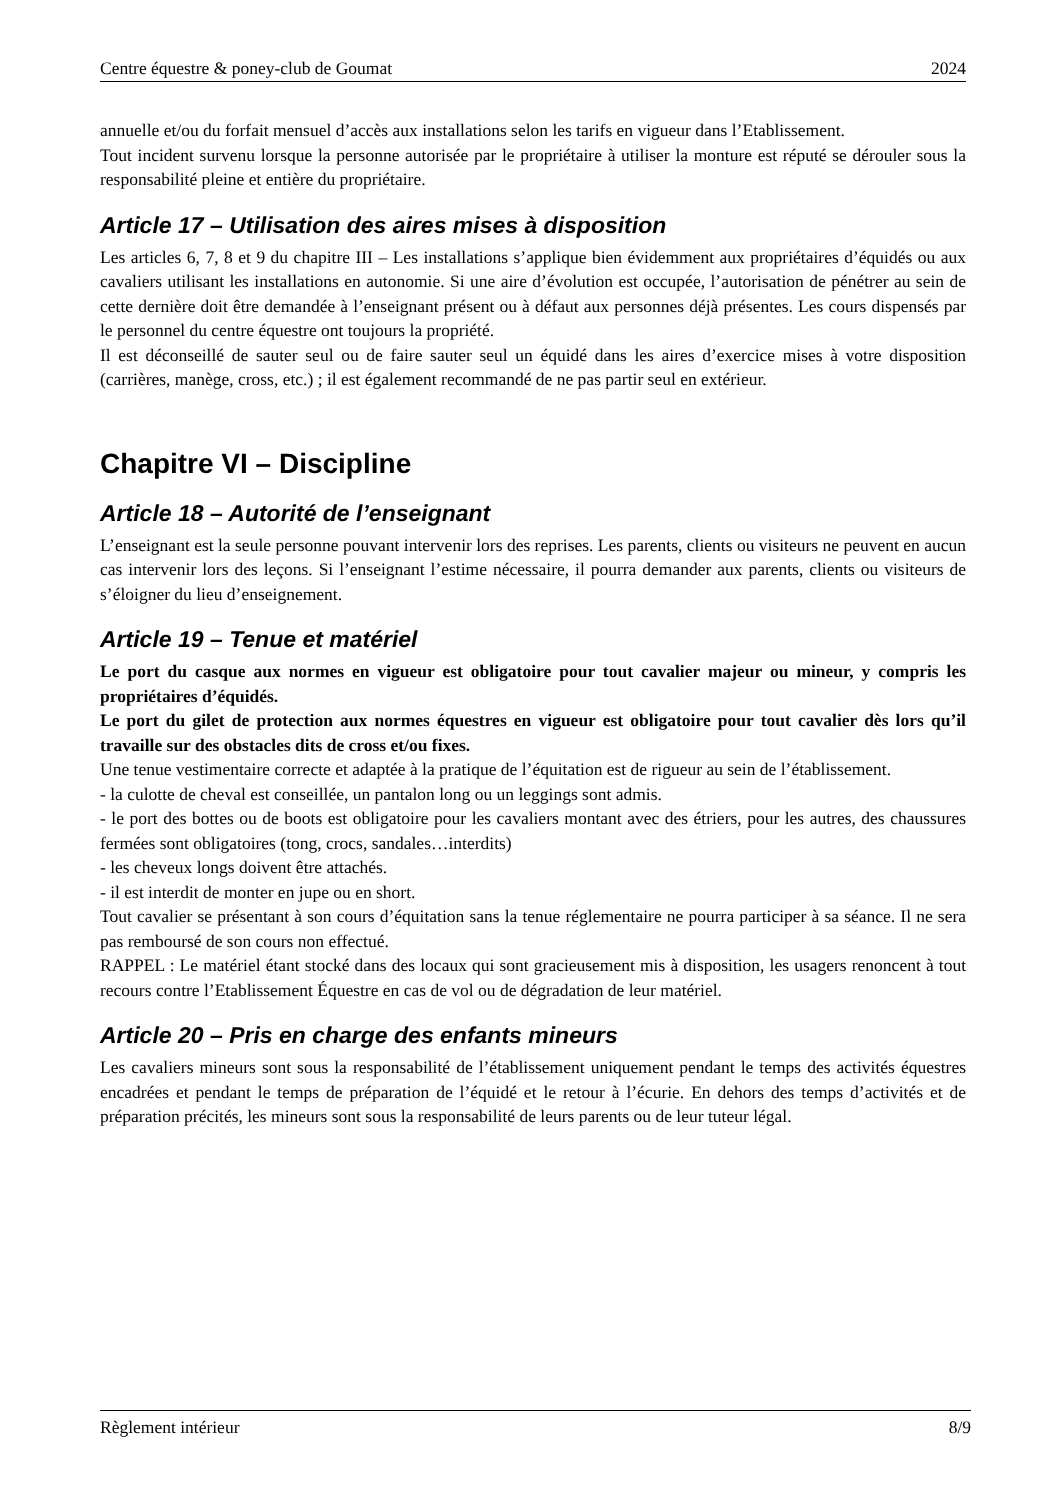Centre équestre & poney-club de Goumat 2024
annuelle et/ou du forfait mensuel d’accès aux installations selon les tarifs en vigueur dans l’Etablissement.
Tout incident survenu lorsque la personne autorisée par le propriétaire à utiliser la monture est réputé se dérouler sous la responsabilité pleine et entière du propriétaire.
Article 17 – Utilisation des aires mises à disposition
Les articles 6, 7, 8 et 9 du chapitre III – Les installations s’applique bien évidemment aux propriétaires d’équidés ou aux cavaliers utilisant les installations en autonomie. Si une aire d’évolution est occupée, l’autorisation de pénétrer au sein de cette dernière doit être demandée à l’enseignant présent ou à défaut aux personnes déjà présentes. Les cours dispensés par le personnel du centre équestre ont toujours la propriété.
Il est déconseillé de sauter seul ou de faire sauter seul un équidé dans les aires d’exercice mises à votre disposition (carrières, manège, cross, etc.) ; il est également recommandé de ne pas partir seul en extérieur.
Chapitre VI – Discipline
Article 18 – Autorité de l’enseignant
L’enseignant est la seule personne pouvant intervenir lors des reprises. Les parents, clients ou visiteurs ne peuvent en aucun cas intervenir lors des leçons. Si l’enseignant l’estime nécessaire, il pourra demander aux parents, clients ou visiteurs de s’éloigner du lieu d’enseignement.
Article 19 – Tenue et matériel
Le port du casque aux normes en vigueur est obligatoire pour tout cavalier majeur ou mineur, y compris les propriétaires d’équidés.
Le port du gilet de protection aux normes équestres en vigueur est obligatoire pour tout cavalier dès lors qu’il travaille sur des obstacles dits de cross et/ou fixes.
Une tenue vestimentaire correcte et adaptée à la pratique de l’équitation est de rigueur au sein de l’établissement.
- la culotte de cheval est conseillée, un pantalon long ou un leggings sont admis.
- le port des bottes ou de boots est obligatoire pour les cavaliers montant avec des étriers, pour les autres, des chaussures fermées sont obligatoires (tong, crocs, sandales…interdits)
- les cheveux longs doivent être attachés.
- il est interdit de monter en jupe ou en short.
Tout cavalier se présentant à son cours d’équitation sans la tenue réglementaire ne pourra participer à sa séance. Il ne sera pas remboursé de son cours non effectué.
RAPPEL : Le matériel étant stocké dans des locaux qui sont gracieusement mis à disposition, les usagers renoncent à tout recours contre l’Etablissement Équestre en cas de vol ou de dégradation de leur matériel.
Article 20 – Pris en charge des enfants mineurs
Les cavaliers mineurs sont sous la responsabilité de l’établissement uniquement pendant le temps des activités équestres encadrées et pendant le temps de préparation de l’équidé et le retour à l’écurie. En dehors des temps d’activités et de préparation précités, les mineurs sont sous la responsabilité de leurs parents ou de leur tuteur légal.
Règlement intérieur 8/9